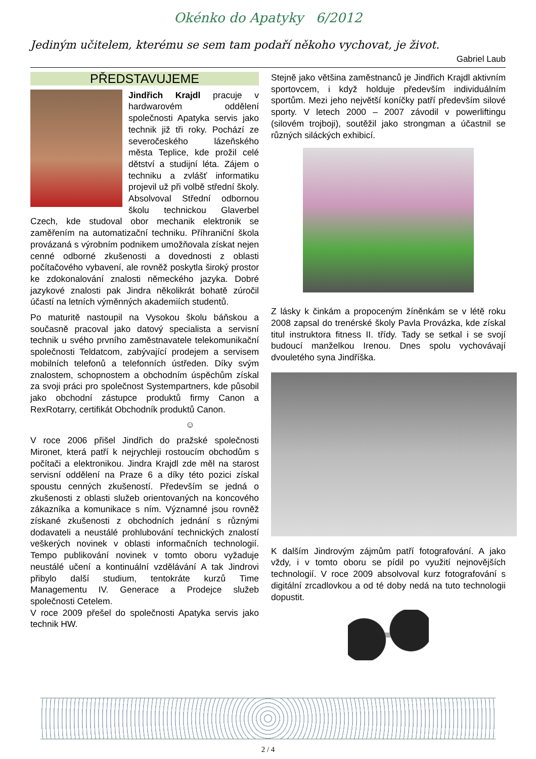Okénko do Apatyky 6/2012
Jediným učitelem, kterému se sem tam podaří někoho vychovat, je život.
Gabriel Laub
PŘEDSTAVUJEME
Jindřich Krajdl pracuje v hardwarovém oddělení společnosti Apatyka servis jako technik již tři roky. Pochází ze severočeského lázeňského města Teplice, kde prožil celé dětství a studijní léta. Zájem o techniku a zvlášť informatiku projevil už při volbě střední školy. Absolvoval Střední odbornou školu technickou Glaverbel Czech, kde studoval obor mechanik elektronik se zaměřením na automatizační techniku. Příhraniční škola provázaná s výrobním podnikem umožňovala získat nejen cenné odborné zkušenosti a dovednosti z oblasti počítačového vybavení, ale rovněž poskytla široký prostor ke zdokonalování znalosti německého jazyka. Dobré jazykové znalosti pak Jindra několikrát bohatě zúročil účastí na letních výměnných akademiích studentů.
Po maturitě nastoupil na Vysokou školu báňskou a současně pracoval jako datový specialista a servisní technik u svého prvního zaměstnavatele telekomunikační společnosti Teldatcom, zabývající prodejem a servisem mobilních telefonů a telefonních ústředen. Díky svým znalostem, schopnostem a obchodním úspěchům získal za svoji práci pro společnost Systempartners, kde působil jako obchodní zástupce produktů firmy Canon a RexRotarry, certifikát Obchodník produktů Canon.
☺
V roce 2006 přišel Jindřich do pražské společnosti Mironet, která patří k nejrychleji rostoucím obchodům s počítači a elektronikou. Jindra Krajdl zde měl na starost servisní oddělení na Praze 6 a díky této pozici získal spoustu cenných zkušeností. Především se jedná o zkušenosti z oblasti služeb orientovaných na koncového zákazníka a komunikace s ním. Významné jsou rovněž získané zkušenosti z obchodních jednání s různými dodavateli a neustálé prohlubování technických znalostí veškerých novinek v oblasti informačních technologií. Tempo publikování novinek v tomto oboru vyžaduje neustálé učení a kontinuální vzdělávání A tak Jindrovi přibylo další studium, tentokráte kurzů Time Managementu IV. Generace a Prodejce služeb společnosti Cetelem.
V roce 2009 přešel do společnosti Apatyka servis jako technik HW.
Stejně jako většina zaměstnanců je Jindřich Krajdl aktivním sportovcem, i když holduje především individuálním sportům. Mezi jeho největší koníčky patří především silové sporty. V letech 2000 – 2007 závodil v powerliftingu (silovém trojboji), soutěžil jako strongman a účastnil se různých siláckých exhibicí.
Z lásky k činkám a propoceným žíněnkám se v létě roku 2008 zapsal do trenérské školy Pavla Provázka, kde získal titul instruktora fitness II. třídy. Tady se setkal i se svojí budoucí manželkou Irenou. Dnes spolu vychovávají dvouletého syna Jindříška.
K dalším Jindrovým zájmům patří fotografování. A jako vždy, i v tomto oboru se pídil po využití nejnovějších technologií. V roce 2009 absolvoval kurz fotografování s digitální zrcadlovkou a od té doby nedá na tuto technologii dopustit.
2 / 4